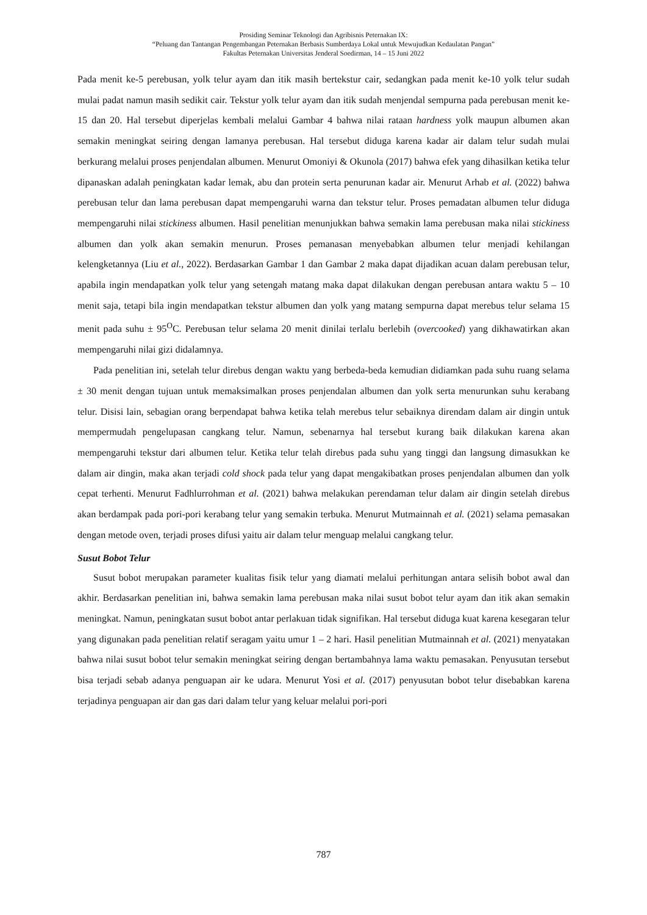Prosiding Seminar Teknologi dan Agribisnis Peternakan IX:
“Peluang dan Tantangan Pengembangan Peternakan Berbasis Sumberdaya Lokal untuk Mewujudkan Kedaulatan Pangan”
Fakultas Peternakan Universitas Jenderal Soedirman, 14 – 15 Juni 2022
Pada menit ke-5 perebusan, yolk telur ayam dan itik masih bertekstur cair, sedangkan pada menit ke-10 yolk telur sudah mulai padat namun masih sedikit cair. Tekstur yolk telur ayam dan itik sudah menjendal sempurna pada perebusan menit ke-15 dan 20. Hal tersebut diperjelas kembali melalui Gambar 4 bahwa nilai rataan hardness yolk maupun albumen akan semakin meningkat seiring dengan lamanya perebusan. Hal tersebut diduga karena kadar air dalam telur sudah mulai berkurang melalui proses penjendalan albumen. Menurut Omoniyi & Okunola (2017) bahwa efek yang dihasilkan ketika telur dipanaskan adalah peningkatan kadar lemak, abu dan protein serta penurunan kadar air. Menurut Arhab et al. (2022) bahwa perebusan telur dan lama perebusan dapat mempengaruhi warna dan tekstur telur. Proses pemadatan albumen telur diduga mempengaruhi nilai stickiness albumen. Hasil penelitian menunjukkan bahwa semakin lama perebusan maka nilai stickiness albumen dan yolk akan semakin menurun. Proses pemanasan menyebabkan albumen telur menjadi kehilangan kelengketannya (Liu et al., 2022). Berdasarkan Gambar 1 dan Gambar 2 maka dapat dijadikan acuan dalam perebusan telur, apabila ingin mendapatkan yolk telur yang setengah matang maka dapat dilakukan dengan perebusan antara waktu 5 – 10 menit saja, tetapi bila ingin mendapatkan tekstur albumen dan yolk yang matang sempurna dapat merebus telur selama 15 menit pada suhu ± 95<sup>O</sup>C. Perebusan telur selama 20 menit dinilai terlalu berlebih (overcooked) yang dikhawatirkan akan mempengaruhi nilai gizi didalamnya.
Pada penelitian ini, setelah telur direbus dengan waktu yang berbeda-beda kemudian didiamkan pada suhu ruang selama ± 30 menit dengan tujuan untuk memaksimalkan proses penjendalan albumen dan yolk serta menurunkan suhu kerabang telur. Disisi lain, sebagian orang berpendapat bahwa ketika telah merebus telur sebaiknya direndam dalam air dingin untuk mempermudah pengelupasan cangkang telur. Namun, sebenarnya hal tersebut kurang baik dilakukan karena akan mempengaruhi tekstur dari albumen telur. Ketika telur telah direbus pada suhu yang tinggi dan langsung dimasukkan ke dalam air dingin, maka akan terjadi cold shock pada telur yang dapat mengakibatkan proses penjendalan albumen dan yolk cepat terhenti. Menurut Fadhlurrohman et al. (2021) bahwa melakukan perendaman telur dalam air dingin setelah direbus akan berdampak pada pori-pori kerabang telur yang semakin terbuka. Menurut Mutmainnah et al. (2021) selama pemasakan dengan metode oven, terjadi proses difusi yaitu air dalam telur menguap melalui cangkang telur.
Susut Bobot Telur
Susut bobot merupakan parameter kualitas fisik telur yang diamati melalui perhitungan antara selisih bobot awal dan akhir. Berdasarkan penelitian ini, bahwa semakin lama perebusan maka nilai susut bobot telur ayam dan itik akan semakin meningkat. Namun, peningkatan susut bobot antar perlakuan tidak signifikan. Hal tersebut diduga kuat karena kesegaran telur yang digunakan pada penelitian relatif seragam yaitu umur 1 – 2 hari. Hasil penelitian Mutmainnah et al. (2021) menyatakan bahwa nilai susut bobot telur semakin meningkat seiring dengan bertambahnya lama waktu pemasakan. Penyusutan tersebut bisa terjadi sebab adanya penguapan air ke udara. Menurut Yosi et al. (2017) penyusutan bobot telur disebabkan karena terjadinya penguapan air dan gas dari dalam telur yang keluar melalui pori-pori
787